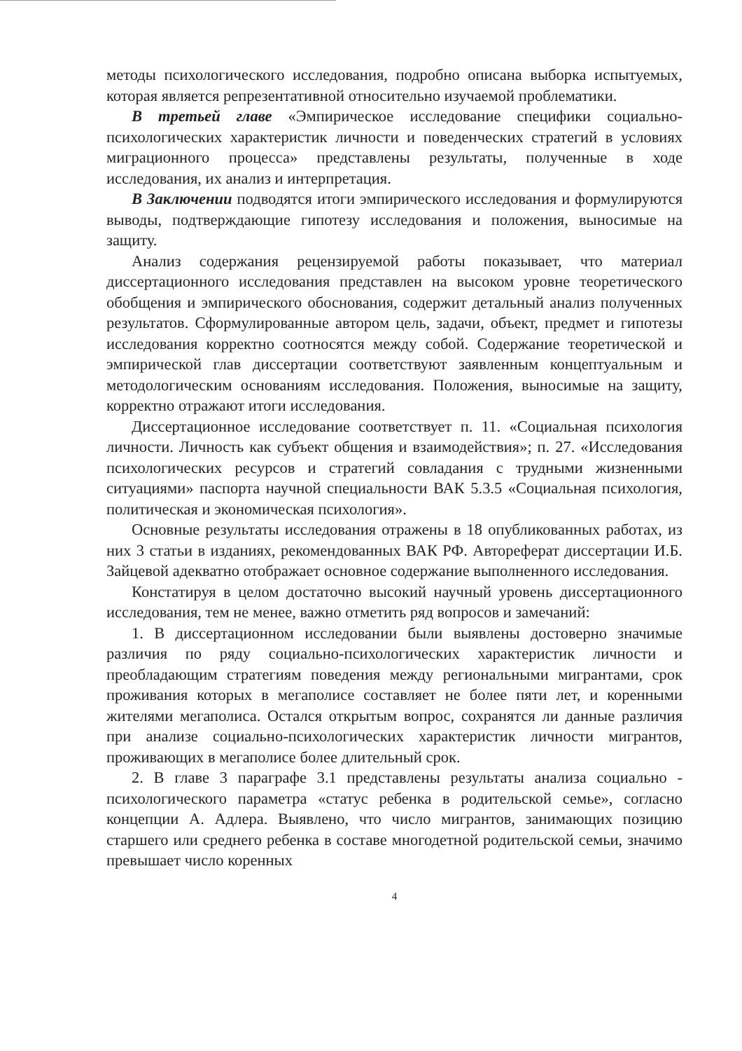методы психологического исследования, подробно описана выборка испытуемых, которая является репрезентативной относительно изучаемой проблематики.
В третьей главе «Эмпирическое исследование специфики социально-психологических характеристик личности и поведенческих стратегий в условиях миграционного процесса» представлены результаты, полученные в ходе исследования, их анализ и интерпретация.
В Заключении подводятся итоги эмпирического исследования и формулируются выводы, подтверждающие гипотезу исследования и положения, выносимые на защиту.
Анализ содержания рецензируемой работы показывает, что материал диссертационного исследования представлен на высоком уровне теоретического обобщения и эмпирического обоснования, содержит детальный анализ полученных результатов. Сформулированные автором цель, задачи, объект, предмет и гипотезы исследования корректно соотносятся между собой. Содержание теоретической и эмпирической глав диссертации соответствуют заявленным концептуальным и методологическим основаниям исследования. Положения, выносимые на защиту, корректно отражают итоги исследования.
Диссертационное исследование соответствует п. 11. «Социальная психология личности. Личность как субъект общения и взаимодействия»; п. 27. «Исследования психологических ресурсов и стратегий совладания с трудными жизненными ситуациями» паспорта научной специальности ВАК 5.3.5 «Социальная психология, политическая и экономическая психология».
Основные результаты исследования отражены в 18 опубликованных работах, из них 3 статьи в изданиях, рекомендованных ВАК РФ. Автореферат диссертации И.Б. Зайцевой адекватно отображает основное содержание выполненного исследования.
Констатируя в целом достаточно высокий научный уровень диссертационного исследования, тем не менее, важно отметить ряд вопросов и замечаний:
1. В диссертационном исследовании были выявлены достоверно значимые различия по ряду социально-психологических характеристик личности и преобладающим стратегиям поведения между региональными мигрантами, срок проживания которых в мегаполисе составляет не более пяти лет, и коренными жителями мегаполиса. Остался открытым вопрос, сохранятся ли данные различия при анализе социально-психологических характеристик личности мигрантов, проживающих в мегаполисе более длительный срок.
2. В главе 3 параграфе 3.1 представлены результаты анализа социально - психологического параметра «статус ребенка в родительской семье», согласно концепции А. Адлера. Выявлено, что число мигрантов, занимающих позицию старшего или среднего ребенка в составе многодетной родительской семьи, значимо превышает число коренных
4